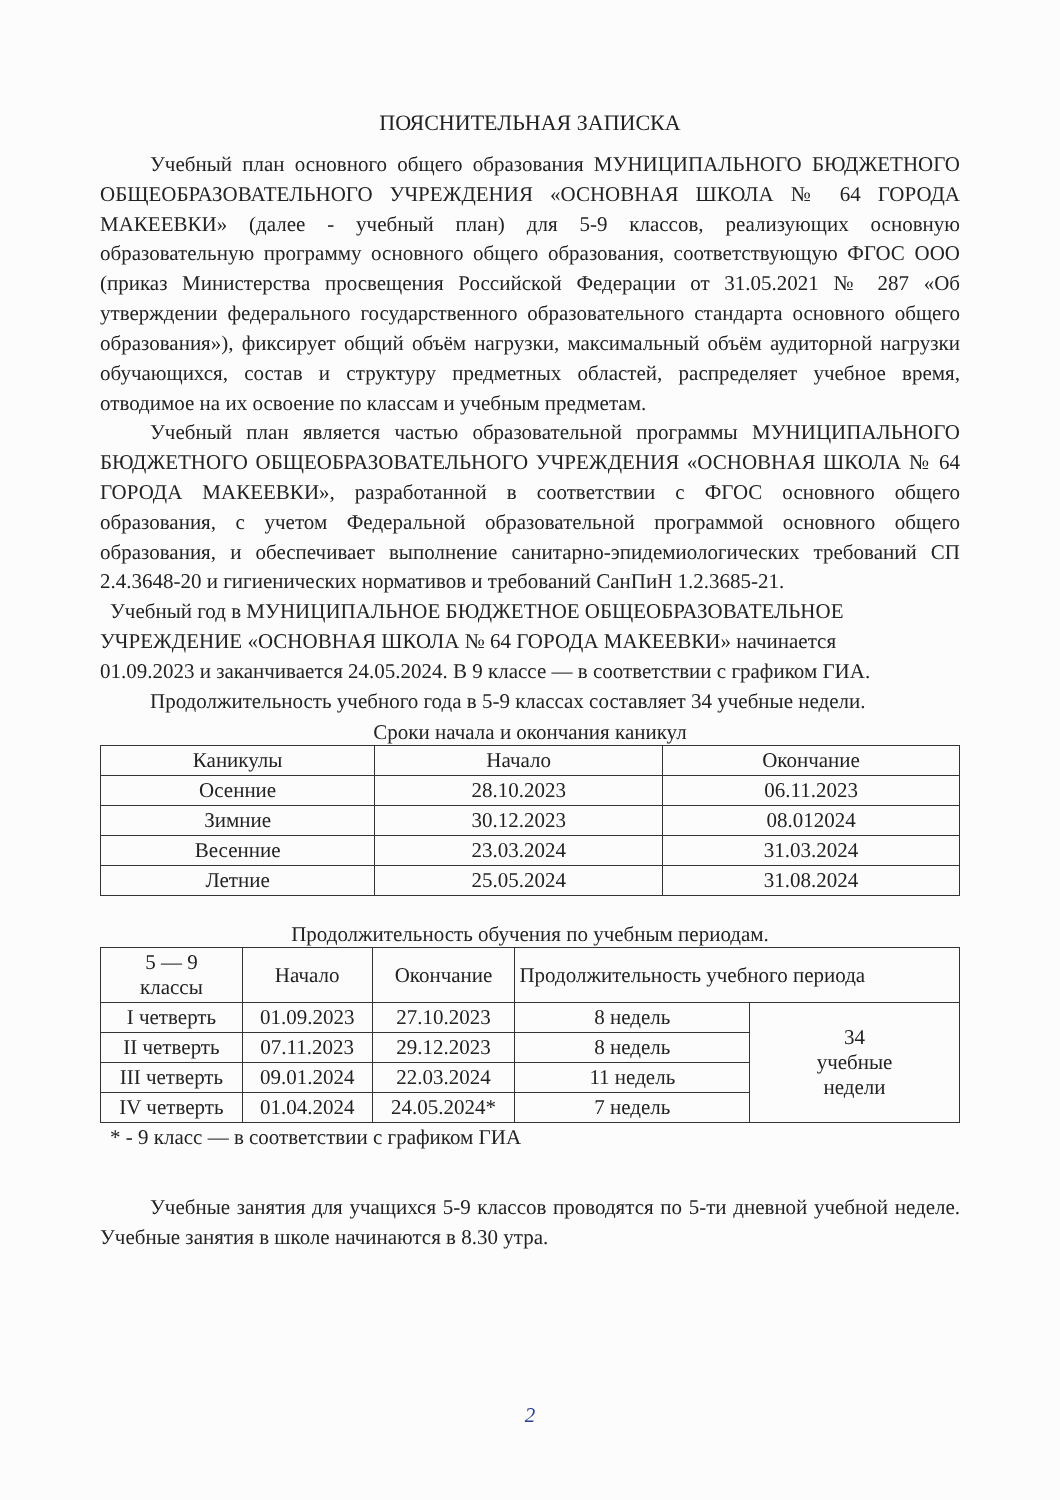ПОЯСНИТЕЛЬНАЯ ЗАПИСКА
Учебный план основного общего образования МУНИЦИПАЛЬНОГО БЮДЖЕТНОГО ОБЩЕОБРАЗОВАТЕЛЬНОГО УЧРЕЖДЕНИЯ «ОСНОВНАЯ ШКОЛА № 64 ГОРОДА МАКЕЕВКИ» (далее - учебный план) для 5-9 классов, реализующих основную образовательную программу основного общего образования, соответствующую ФГОС ООО (приказ Министерства просвещения Российской Федерации от 31.05.2021 № 287 «Об утверждении федерального государственного образовательного стандарта основного общего образования»), фиксирует общий объём нагрузки, максимальный объём аудиторной нагрузки обучающихся, состав и структуру предметных областей, распределяет учебное время, отводимое на их освоение по классам и учебным предметам.
Учебный план является частью образовательной программы МУНИЦИПАЛЬНОГО БЮДЖЕТНОГО ОБЩЕОБРАЗОВАТЕЛЬНОГО УЧРЕЖДЕНИЯ «ОСНОВНАЯ ШКОЛА № 64 ГОРОДА МАКЕЕВКИ», разработанной в соответствии с ФГОС основного общего образования, с учетом Федеральной образовательной программой основного общего образования, и обеспечивает выполнение санитарно-эпидемиологических требований СП 2.4.3648-20 и гигиенических нормативов и требований СанПиН 1.2.3685-21.
Учебный год в МУНИЦИПАЛЬНОЕ БЮДЖЕТНОЕ ОБЩЕОБРАЗОВАТЕЛЬНОЕ УЧРЕЖДЕНИЕ «ОСНОВНАЯ ШКОЛА № 64 ГОРОДА МАКЕЕВКИ» начинается 01.09.2023 и заканчивается 24.05.2024. В 9 классе — в соответствии с графиком ГИА.
Продолжительность учебного года в 5-9 классах составляет 34 учебные недели.
Сроки начала и окончания каникул
| Каникулы | Начало | Окончание |
| --- | --- | --- |
| Осенние | 28.10.2023 | 06.11.2023 |
| Зимние | 30.12.2023 | 08.012024 |
| Весенние | 23.03.2024 | 31.03.2024 |
| Летние | 25.05.2024 | 31.08.2024 |
Продолжительность обучения по учебным периодам.
| 5 — 9 классы | Начало | Окончание | Продолжительность учебного периода | |
| --- | --- | --- | --- | --- |
| I четверть | 01.09.2023 | 27.10.2023 | 8 недель | 34 учебные недели |
| II четверть | 07.11.2023 | 29.12.2023 | 8 недель | |
| III четверть | 09.01.2024 | 22.03.2024 | 11 недель | |
| IV четверть | 01.04.2024 | 24.05.2024* | 7 недель | |
* - 9 класс — в соответствии с графиком ГИА
Учебные занятия для учащихся 5-9 классов проводятся по 5-ти дневной учебной неделе. Учебные занятия в школе начинаются в 8.30 утра.
2